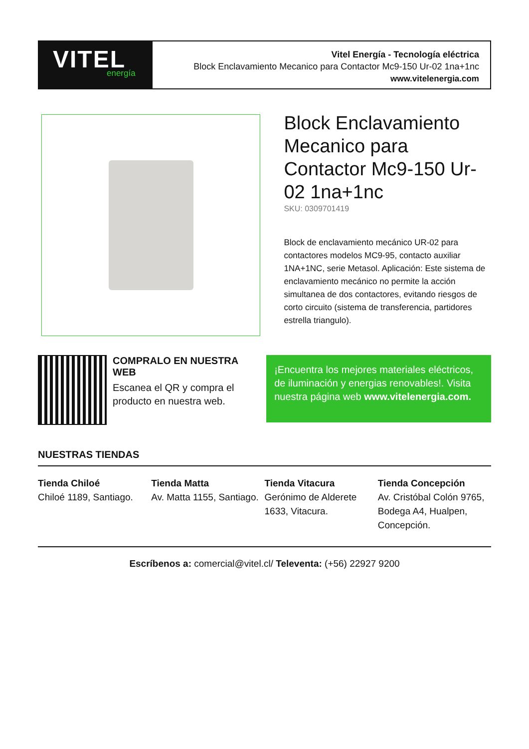VITEL
energía
Vitel Energía - Tecnología eléctrica
Block Enclavamiento Mecanico para Contactor Mc9-150 Ur-02 1na+1nc
www.vitelenergia.com
Block Enclavamiento Mecanico para Contactor Mc9-150 Ur-02 1na+1nc
SKU: 0309701419
Block de enclavamiento mecánico UR-02 para contactores modelos MC9-95, contacto auxiliar 1NA+1NC, serie Metasol. Aplicación: Este sistema de enclavamiento mecánico no permite la acción simultanea de dos contactores, evitando riesgos de corto circuito (sistema de transferencia, partidores estrella triangulo).
COMPRALO EN NUESTRA WEB
Escanea el QR y compra el producto en nuestra web.
¡Encuentra los mejores materiales eléctricos, de iluminación y energias renovables!. Visita nuestra página web www.vitelenergia.com.
NUESTRAS TIENDAS
Tienda Chiloé
Chiloé 1189, Santiago.
Tienda Matta
Av. Matta 1155, Santiago.
Tienda Vitacura
Gerónimo de Alderete 1633, Vitacura.
Tienda Concepción
Av. Cristóbal Colón 9765, Bodega A4, Hualpen, Concepción.
Escríbenos a: comercial@vitel.cl/ Televenta: (+56) 22927 9200